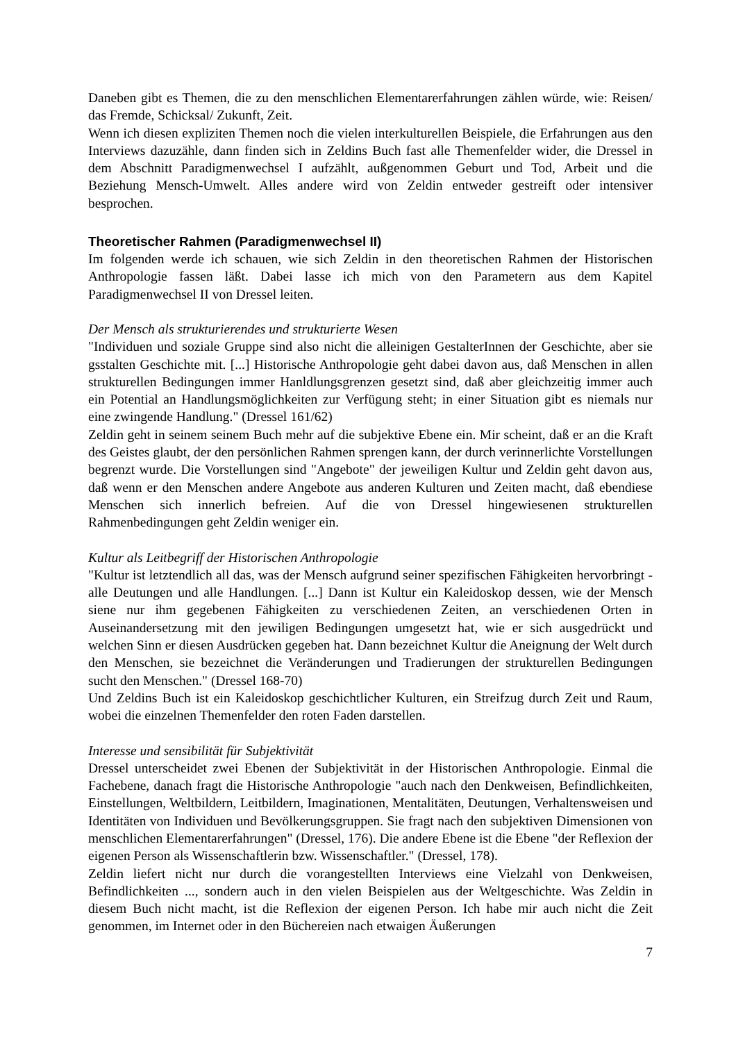Daneben gibt es Themen, die zu den menschlichen Elementarerfahrungen zählen würde, wie: Reisen/ das Fremde, Schicksal/ Zukunft, Zeit.
Wenn ich diesen expliziten Themen noch die vielen interkulturellen Beispiele, die Erfahrungen aus den Interviews dazuzähle, dann finden sich in Zeldins Buch fast alle Themenfelder wider, die Dressel in dem Abschnitt Paradigmenwechsel I aufzählt, außgenommen Geburt und Tod, Arbeit und die Beziehung Mensch-Umwelt. Alles andere wird von Zeldin entweder gestreift oder intensiver besprochen.
Theoretischer Rahmen (Paradigmenwechsel II)
Im folgenden werde ich schauen, wie sich Zeldin in den theoretischen Rahmen der Historischen Anthropologie fassen läßt. Dabei lasse ich mich von den Parametern aus dem Kapitel Paradigmenwechsel II von Dressel leiten.
Der Mensch als strukturierendes und strukturierte Wesen
"Individuen und soziale Gruppe sind also nicht die alleinigen GestalterInnen der Geschichte, aber sie gsstalten Geschichte mit. [...] Historische Anthropologie geht dabei davon aus, daß Menschen in allen strukturellen Bedingungen immer Hanldlungsgrenzen gesetzt sind, daß aber gleichzeitig immer auch ein Potential an Handlungsmöglichkeiten zur Verfügung steht; in einer Situation gibt es niemals nur eine zwingende Handlung." (Dressel 161/62)
Zeldin geht in seinem seinem Buch mehr auf die subjektive Ebene ein. Mir scheint, daß er an die Kraft des Geistes glaubt, der den persönlichen Rahmen sprengen kann, der durch verinnerlichte Vorstellungen begrenzt wurde. Die Vorstellungen sind "Angebote" der jeweiligen Kultur und Zeldin geht davon aus, daß wenn er den Menschen andere Angebote aus anderen Kulturen und Zeiten macht, daß ebendiese Menschen sich innerlich befreien. Auf die von Dressel hingewiesenen strukturellen Rahmenbedingungen geht Zeldin weniger ein.
Kultur als Leitbegriff der Historischen Anthropologie
"Kultur ist letztendlich all das, was der Mensch aufgrund seiner spezifischen Fähigkeiten hervorbringt - alle Deutungen und alle Handlungen. [...] Dann ist Kultur ein Kaleidoskop dessen, wie der Mensch siene nur ihm gegebenen Fähigkeiten zu verschiedenen Zeiten, an verschiedenen Orten in Auseinandersetzung mit den jewiligen Bedingungen umgesetzt hat, wie er sich ausgedrückt und welchen Sinn er diesen Ausdrücken gegeben hat. Dann bezeichnet Kultur die Aneignung der Welt durch den Menschen, sie bezeichnet die Veränderungen und Tradierungen der strukturellen Bedingungen sucht den Menschen." (Dressel 168-70)
Und Zeldins Buch ist ein Kaleidoskop geschichtlicher Kulturen, ein Streifzug durch Zeit und Raum, wobei die einzelnen Themenfelder den roten Faden darstellen.
Interesse und sensibilität für Subjektivität
Dressel unterscheidet zwei Ebenen der Subjektivität in der Historischen Anthropologie. Einmal die Fachebene, danach fragt die Historische Anthropologie "auch nach den Denkweisen, Befindlichkeiten, Einstellungen, Weltbildern, Leitbildern, Imaginationen, Mentalitäten, Deutungen, Verhaltensweisen und Identitäten von Individuen und Bevölkerungsgruppen. Sie fragt nach den subjektiven Dimensionen von menschlichen Elementarerfahrungen" (Dressel, 176). Die andere Ebene ist die Ebene "der Reflexion der eigenen Person als Wissenschaftlerin bzw. Wissenschaftler." (Dressel, 178).
Zeldin liefert nicht nur durch die vorangestellten Interviews eine Vielzahl von Denkweisen, Befindlichkeiten ..., sondern auch in den vielen Beispielen aus der Weltgeschichte. Was Zeldin in diesem Buch nicht macht, ist die Reflexion der eigenen Person. Ich habe mir auch nicht die Zeit genommen, im Internet oder in den Büchereien nach etwaigen Äußerungen
7